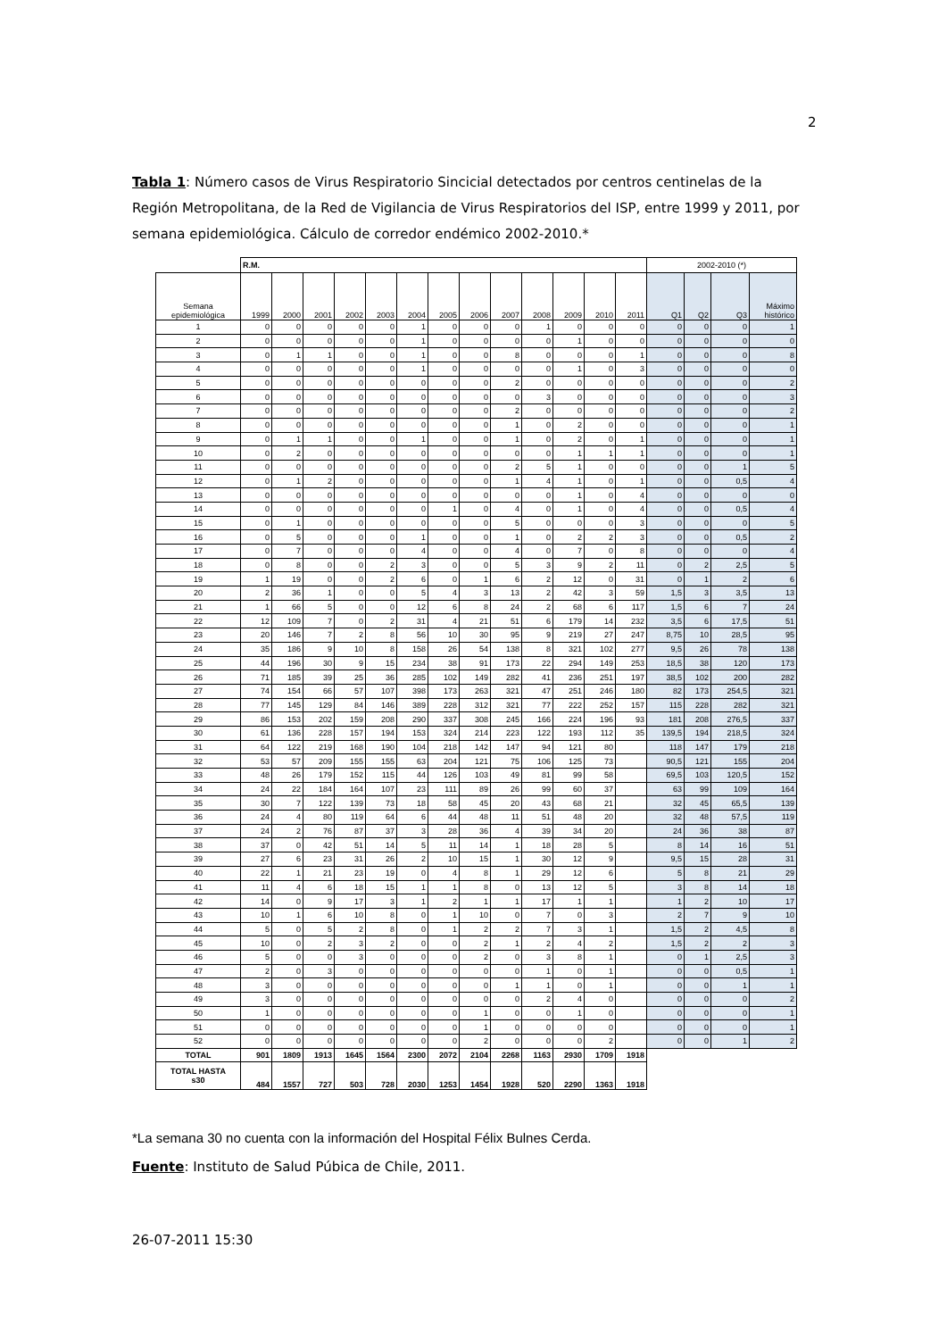2
Tabla 1: Número casos de Virus Respiratorio Sincicial detectados por centros centinelas de la Región Metropolitana, de la Red de Vigilancia de Virus Respiratorios del ISP, entre 1999 y 2011, por semana epidemiológica. Cálculo de corredor endémico 2002-2010.*
| | R.M. | | | | | | | | | | | | | 2002-2010 (*) | | | |
| --- | --- | --- | --- | --- | --- | --- | --- | --- | --- | --- | --- | --- | --- | --- | --- | --- | --- |
| Semana epidemiológica | 1999 | 2000 | 2001 | 2002 | 2003 | 2004 | 2005 | 2006 | 2007 | 2008 | 2009 | 2010 | 2011 | Q1 | Q2 | Q3 | Máximo histórico |
| 1 | 0 | 0 | 0 | 0 | 0 | 1 | 0 | 0 | 0 | 1 | 0 | 0 | 0 | 0 | 0 | 0 | 1 |
| 2 | 0 | 0 | 0 | 0 | 0 | 1 | 0 | 0 | 0 | 0 | 1 | 0 | 0 | 0 | 0 | 0 | 0 |
| 3 | 0 | 1 | 1 | 0 | 0 | 1 | 0 | 0 | 8 | 0 | 0 | 0 | 1 | 0 | 0 | 0 | 8 |
| 4 | 0 | 0 | 0 | 0 | 0 | 1 | 0 | 0 | 0 | 0 | 1 | 0 | 3 | 0 | 0 | 0 | 0 |
| 5 | 0 | 0 | 0 | 0 | 0 | 0 | 0 | 0 | 2 | 0 | 0 | 0 | 0 | 0 | 0 | 0 | 2 |
| 6 | 0 | 0 | 0 | 0 | 0 | 0 | 0 | 0 | 0 | 3 | 0 | 0 | 0 | 0 | 0 | 0 | 3 |
| 7 | 0 | 0 | 0 | 0 | 0 | 0 | 0 | 0 | 2 | 0 | 0 | 0 | 0 | 0 | 0 | 0 | 2 |
| 8 | 0 | 0 | 0 | 0 | 0 | 0 | 0 | 0 | 1 | 0 | 2 | 0 | 0 | 0 | 0 | 0 | 1 |
| 9 | 0 | 1 | 1 | 0 | 0 | 1 | 0 | 0 | 1 | 0 | 2 | 0 | 1 | 0 | 0 | 0 | 1 |
| 10 | 0 | 2 | 0 | 0 | 0 | 0 | 0 | 0 | 0 | 0 | 1 | 1 | 1 | 0 | 0 | 0 | 1 |
| 11 | 0 | 0 | 0 | 0 | 0 | 0 | 0 | 0 | 2 | 5 | 1 | 0 | 0 | 0 | 0 | 1 | 5 |
| 12 | 0 | 1 | 2 | 0 | 0 | 0 | 0 | 0 | 1 | 4 | 1 | 0 | 1 | 0 | 0 | 0,5 | 4 |
| 13 | 0 | 0 | 0 | 0 | 0 | 0 | 0 | 0 | 0 | 0 | 1 | 0 | 4 | 0 | 0 | 0 | 0 |
| 14 | 0 | 0 | 0 | 0 | 0 | 0 | 1 | 0 | 4 | 0 | 1 | 0 | 4 | 0 | 0 | 0,5 | 4 |
| 15 | 0 | 1 | 0 | 0 | 0 | 0 | 0 | 0 | 5 | 0 | 0 | 0 | 3 | 0 | 0 | 0 | 5 |
| 16 | 0 | 5 | 0 | 0 | 0 | 1 | 0 | 0 | 1 | 0 | 2 | 2 | 3 | 0 | 0 | 0,5 | 2 |
| 17 | 0 | 7 | 0 | 0 | 0 | 4 | 0 | 0 | 4 | 0 | 7 | 0 | 8 | 0 | 0 | 0 | 4 |
| 18 | 0 | 8 | 0 | 0 | 2 | 3 | 0 | 0 | 5 | 3 | 9 | 2 | 11 | 0 | 2 | 2,5 | 5 |
| 19 | 1 | 19 | 0 | 0 | 2 | 6 | 0 | 1 | 6 | 2 | 12 | 0 | 31 | 0 | 1 | 2 | 6 |
| 20 | 2 | 36 | 1 | 0 | 0 | 5 | 4 | 3 | 13 | 2 | 42 | 3 | 59 | 1,5 | 3 | 3,5 | 13 |
| 21 | 1 | 66 | 5 | 0 | 0 | 12 | 6 | 8 | 24 | 2 | 68 | 6 | 117 | 1,5 | 6 | 7 | 24 |
| 22 | 12 | 109 | 7 | 0 | 2 | 31 | 4 | 21 | 51 | 6 | 179 | 14 | 232 | 3,5 | 6 | 17,5 | 51 |
| 23 | 20 | 146 | 7 | 2 | 8 | 56 | 10 | 30 | 95 | 9 | 219 | 27 | 247 | 8,75 | 10 | 28,5 | 95 |
| 24 | 35 | 186 | 9 | 10 | 8 | 158 | 26 | 54 | 138 | 8 | 321 | 102 | 277 | 9,5 | 26 | 78 | 138 |
| 25 | 44 | 196 | 30 | 9 | 15 | 234 | 38 | 91 | 173 | 22 | 294 | 149 | 253 | 18,5 | 38 | 120 | 173 |
| 26 | 71 | 185 | 39 | 25 | 36 | 285 | 102 | 149 | 282 | 41 | 236 | 251 | 197 | 38,5 | 102 | 200 | 282 |
| 27 | 74 | 154 | 66 | 57 | 107 | 398 | 173 | 263 | 321 | 47 | 251 | 246 | 180 | 82 | 173 | 254,5 | 321 |
| 28 | 77 | 145 | 129 | 84 | 146 | 389 | 228 | 312 | 321 | 77 | 222 | 252 | 157 | 115 | 228 | 282 | 321 |
| 29 | 86 | 153 | 202 | 159 | 208 | 290 | 337 | 308 | 245 | 166 | 224 | 196 | 93 | 181 | 208 | 276,5 | 337 |
| 30 | 61 | 136 | 228 | 157 | 194 | 153 | 324 | 214 | 223 | 122 | 193 | 112 | 35 | 139,5 | 194 | 218,5 | 324 |
| 31 | 64 | 122 | 219 | 168 | 190 | 104 | 218 | 142 | 147 | 94 | 121 | 80 | | 118 | 147 | 179 | 218 |
| 32 | 53 | 57 | 209 | 155 | 155 | 63 | 204 | 121 | 75 | 106 | 125 | 73 | | 90,5 | 121 | 155 | 204 |
| 33 | 48 | 26 | 179 | 152 | 115 | 44 | 126 | 103 | 49 | 81 | 99 | 58 | | 69,5 | 103 | 120,5 | 152 |
| 34 | 24 | 22 | 184 | 164 | 107 | 23 | 111 | 89 | 26 | 99 | 60 | 37 | | 63 | 99 | 109 | 164 |
| 35 | 30 | 7 | 122 | 139 | 73 | 18 | 58 | 45 | 20 | 43 | 68 | 21 | | 32 | 45 | 65,5 | 139 |
| 36 | 24 | 4 | 80 | 119 | 64 | 6 | 44 | 48 | 11 | 51 | 48 | 20 | | 32 | 48 | 57,5 | 119 |
| 37 | 24 | 2 | 76 | 87 | 37 | 3 | 28 | 36 | 4 | 39 | 34 | 20 | | 24 | 36 | 38 | 87 |
| 38 | 37 | 0 | 42 | 51 | 14 | 5 | 11 | 14 | 1 | 18 | 28 | 5 | | 8 | 14 | 16 | 51 |
| 39 | 27 | 6 | 23 | 31 | 26 | 2 | 10 | 15 | 1 | 30 | 12 | 9 | | 9,5 | 15 | 28 | 31 |
| 40 | 22 | 1 | 21 | 23 | 19 | 0 | 4 | 8 | 1 | 29 | 12 | 6 | | 5 | 8 | 21 | 29 |
| 41 | 11 | 4 | 6 | 18 | 15 | 1 | 1 | 8 | 0 | 13 | 12 | 5 | | 3 | 8 | 14 | 18 |
| 42 | 14 | 0 | 9 | 17 | 3 | 1 | 2 | 1 | 1 | 17 | 1 | 1 | | 1 | 2 | 10 | 17 |
| 43 | 10 | 1 | 6 | 10 | 8 | 0 | 1 | 10 | 0 | 7 | 0 | 3 | | 2 | 7 | 9 | 10 |
| 44 | 5 | 0 | 5 | 2 | 8 | 0 | 1 | 2 | 2 | 7 | 3 | 1 | | 1,5 | 2 | 4,5 | 8 |
| 45 | 10 | 0 | 2 | 3 | 2 | 0 | 0 | 2 | 1 | 2 | 4 | 2 | | 1,5 | 2 | 2 | 3 |
| 46 | 5 | 0 | 0 | 3 | 0 | 0 | 0 | 2 | 0 | 3 | 8 | 1 | | 0 | 1 | 2,5 | 3 |
| 47 | 2 | 0 | 3 | 0 | 0 | 0 | 0 | 0 | 0 | 1 | 0 | 1 | | 0 | 0 | 0,5 | 1 |
| 48 | 3 | 0 | 0 | 0 | 0 | 0 | 0 | 0 | 1 | 1 | 0 | 1 | | 0 | 0 | 1 | 1 |
| 49 | 3 | 0 | 0 | 0 | 0 | 0 | 0 | 0 | 0 | 2 | 4 | 0 | | 0 | 0 | 0 | 2 |
| 50 | 1 | 0 | 0 | 0 | 0 | 0 | 0 | 1 | 0 | 0 | 1 | 0 | | 0 | 0 | 0 | 1 |
| 51 | 0 | 0 | 0 | 0 | 0 | 0 | 0 | 1 | 0 | 0 | 0 | 0 | | 0 | 0 | 0 | 1 |
| 52 | 0 | 0 | 0 | 0 | 0 | 0 | 0 | 2 | 0 | 0 | 0 | 2 | | 0 | 0 | 1 | 2 |
| TOTAL | 901 | 1809 | 1913 | 1645 | 1564 | 2300 | 2072 | 2104 | 2268 | 1163 | 2930 | 1709 | 1918 | | | | |
| TOTAL HASTA s30 | 484 | 1557 | 727 | 503 | 728 | 2030 | 1253 | 1454 | 1928 | 520 | 2290 | 1363 | 1918 | | | | |
*La semana 30 no cuenta con la información del Hospital Félix Bulnes Cerda.
Fuente: Instituto de Salud Púbica de Chile, 2011.
26-07-2011 15:30